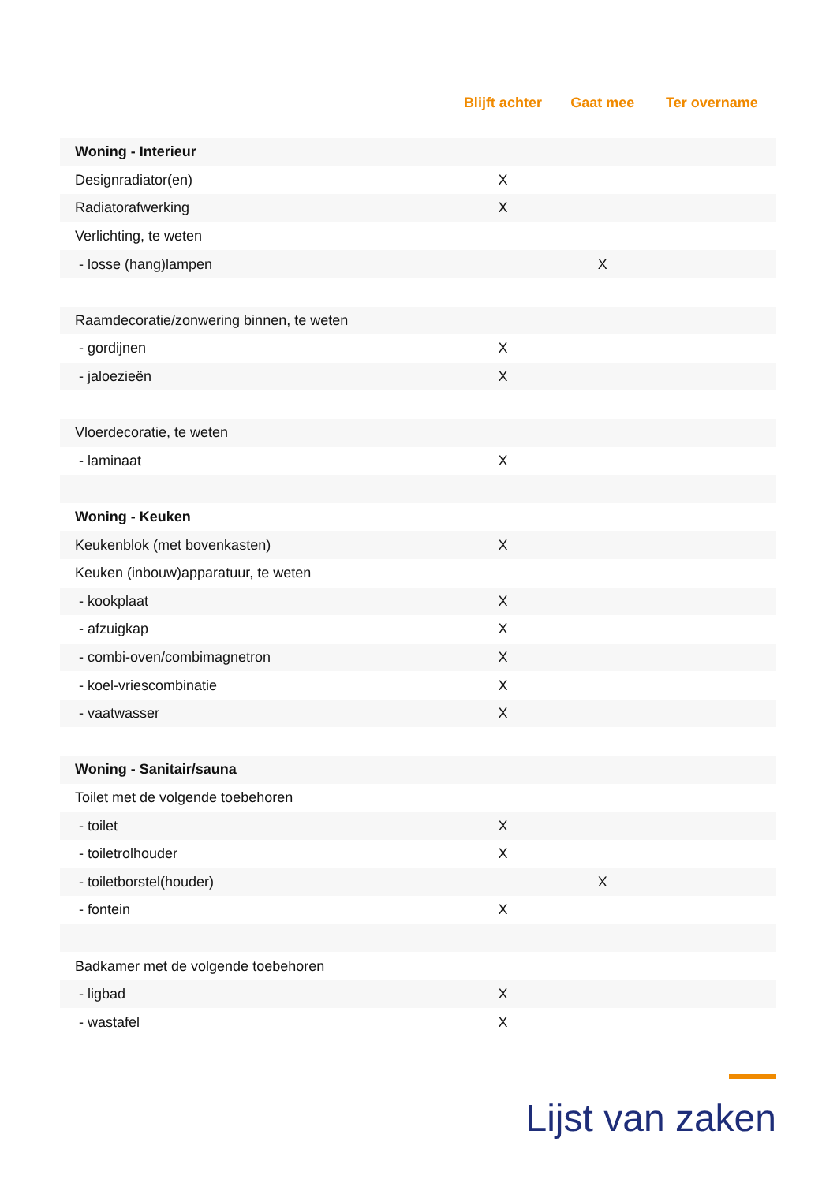| | Blijft achter | Gaat mee | Ter overname |
| --- | --- | --- | --- |
| Woning - Interieur | | | |
| Designradiator(en) | X | | |
| Radiatorafwerking | X | | |
| Verlichting, te weten | | | |
| - losse (hang)lampen | | X | |
| Raamdecoratie/zonwering binnen, te weten | | | |
| - gordijnen | X | | |
| - jaloezieën | X | | |
| Vloerdecoratie, te weten | | | |
| - laminaat | X | | |
| Woning - Keuken | | | |
| Keukenblok (met bovenkasten) | X | | |
| Keuken (inbouw)apparatuur, te weten | | | |
| - kookplaat | X | | |
| - afzuigkap | X | | |
| - combi-oven/combimagnetron | X | | |
| - koel-vriescombinatie | X | | |
| - vaatwasser | X | | |
| Woning - Sanitair/sauna | | | |
| Toilet met de volgende toebehoren | | | |
| - toilet | X | | |
| - toiletrolhouder | X | | |
| - toiletborstel(houder) | | X | |
| - fontein | X | | |
| Badkamer met de volgende toebehoren | | | |
| - ligbad | X | | |
| - wastafel | X | | |
Lijst van zaken